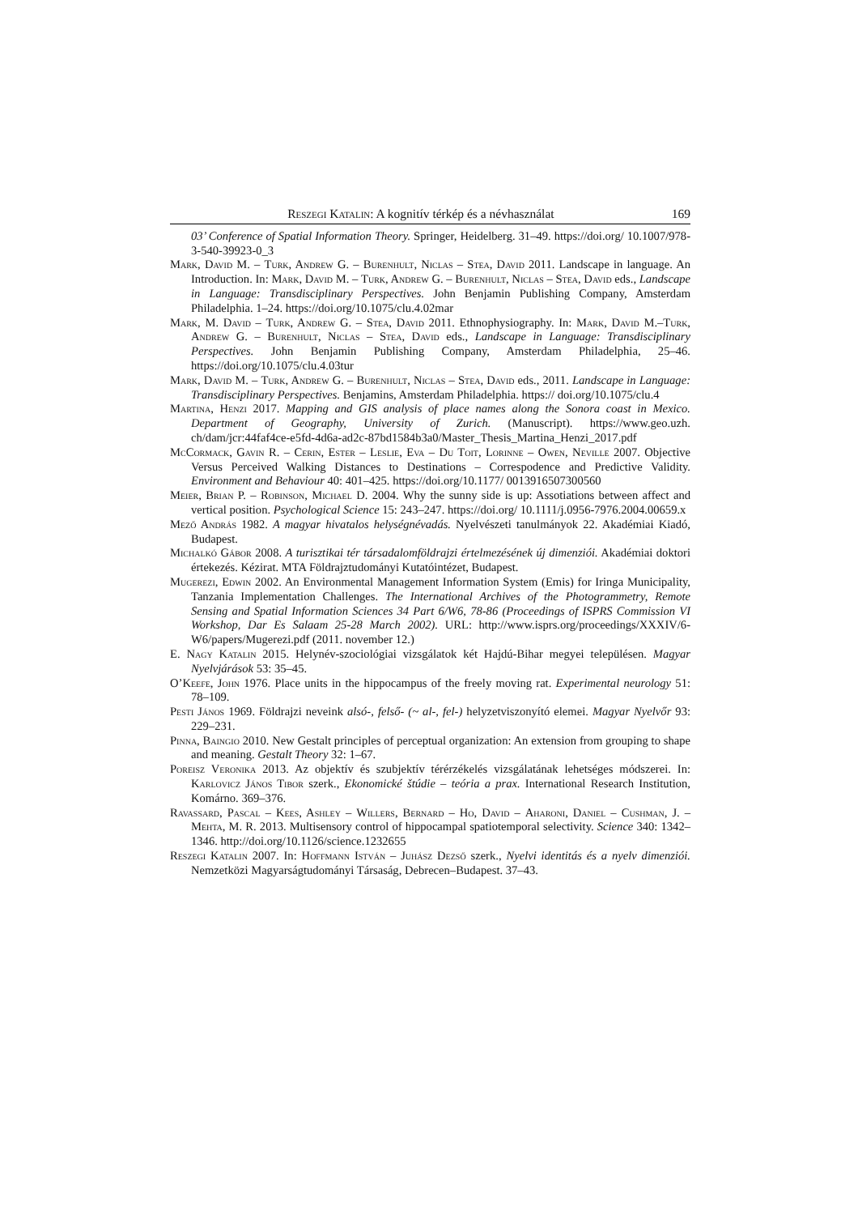Reszegi Katalin: A kognitív térkép és a névhasználat 169
03’ Conference of Spatial Information Theory. Springer, Heidelberg. 31–49. https://doi.org/ 10.1007/978-3-540-39923-0_3
Mark, David M. – Turk, Andrew G. – Burenhult, Niclas – Stea, David 2011. Landscape in language. An Introduction. In: Mark, David M. – Turk, Andrew G. – Burenhult, Niclas – Stea, David eds., Landscape in Language: Transdisciplinary Perspectives. John Benjamin Publishing Company, Amsterdam Philadelphia. 1–24. https://doi.org/10.1075/clu.4.02mar
Mark, M. David – Turk, Andrew G. – Stea, David 2011. Ethnophysiography. In: Mark, David M.–Turk, Andrew G. – Burenhult, Niclas – Stea, David eds., Landscape in Language: Transdisciplinary Perspectives. John Benjamin Publishing Company, Amsterdam Philadelphia, 25–46. https://doi.org/10.1075/clu.4.03tur
Mark, David M. – Turk, Andrew G. – Burenhult, Niclas – Stea, David eds., 2011. Landscape in Language: Transdisciplinary Perspectives. Benjamins, Amsterdam Philadelphia. https:// doi.org/10.1075/clu.4
Martina, Henzi 2017. Mapping and GIS analysis of place names along the Sonora coast in Mexico. Department of Geography, University of Zurich. (Manuscript). https://www.geo.uzh. ch/dam/jcr:44faf4ce-e5fd-4d6a-ad2c-87bd1584b3a0/Master_Thesis_Martina_Henzi_2017.pdf
McCormack, Gavin R. – Cerin, Ester – Leslie, Eva – Du Toit, Lorinne – Owen, Neville 2007. Objective Versus Perceived Walking Distances to Destinations – Correspodence and Predictive Validity. Environment and Behaviour 40: 401–425. https://doi.org/10.1177/ 0013916507300560
Meier, Brian P. – Robinson, Michael D. 2004. Why the sunny side is up: Assotiations between affect and vertical position. Psychological Science 15: 243–247. https://doi.org/ 10.1111/j.0956-7976.2004.00659.x
Mező András 1982. A magyar hivatalos helységnévadás. Nyelvészeti tanulmányok 22. Akadémiai Kiadó, Budapest.
Michalkó Gábor 2008. A turisztikai tér társadalomföldrajzi értelmezésének új dimenziói. Akadémiai doktori értekezés. Kézirat. MTA Földrajztudományi Kutatóintézet, Budapest.
Mugerezi, Edwin 2002. An Environmental Management Information System (Emis) for Iringa Municipality, Tanzania Implementation Challenges. The International Archives of the Photogrammetry, Remote Sensing and Spatial Information Sciences 34 Part 6/W6, 78-86 (Proceedings of ISPRS Commission VI Workshop, Dar Es Salaam 25-28 March 2002). URL: http://www.isprs.org/proceedings/XXXIV/6- W6/papers/Mugerezi.pdf (2011. november 12.)
E. Nagy Katalin 2015. Helynév-szociológiai vizsgálatok két Hajdú-Bihar megyei településen. Magyar Nyelvjárások 53: 35–45.
O’Keefe, John 1976. Place units in the hippocampus of the freely moving rat. Experimental neurology 51: 78–109.
Pesti János 1969. Földrajzi neveink alsó-, felső- (~ al-, fel-) helyzetviszonyító elemei. Magyar Nyelvőr 93: 229–231.
Pinna, Baingio 2010. New Gestalt principles of perceptual organization: An extension from grouping to shape and meaning. Gestalt Theory 32: 1–67.
Poreisz Veronika 2013. Az objektív és szubjektív térérzékelés vizsgálatának lehetséges módszerei. In: Karlovicz János Tibor szerk., Ekonomické štúdie – teória a prax. International Research Institution, Komárno. 369–376.
Ravassard, Pascal – Kees, Ashley – Willers, Bernard – Ho, David – Aharoni, Daniel – Cushman, J. – Mehta, M. R. 2013. Multisensory control of hippocampal spatiotemporal selectivity. Science 340: 1342–1346. http://doi.org/10.1126/science.1232655
Reszegi Katalin 2007. In: Hoffmann István – Juhász Dezső szerk., Nyelvi identitás és a nyelv dimenziói. Nemzetközi Magyarságtudományi Társaság, Debrecen–Budapest. 37–43.